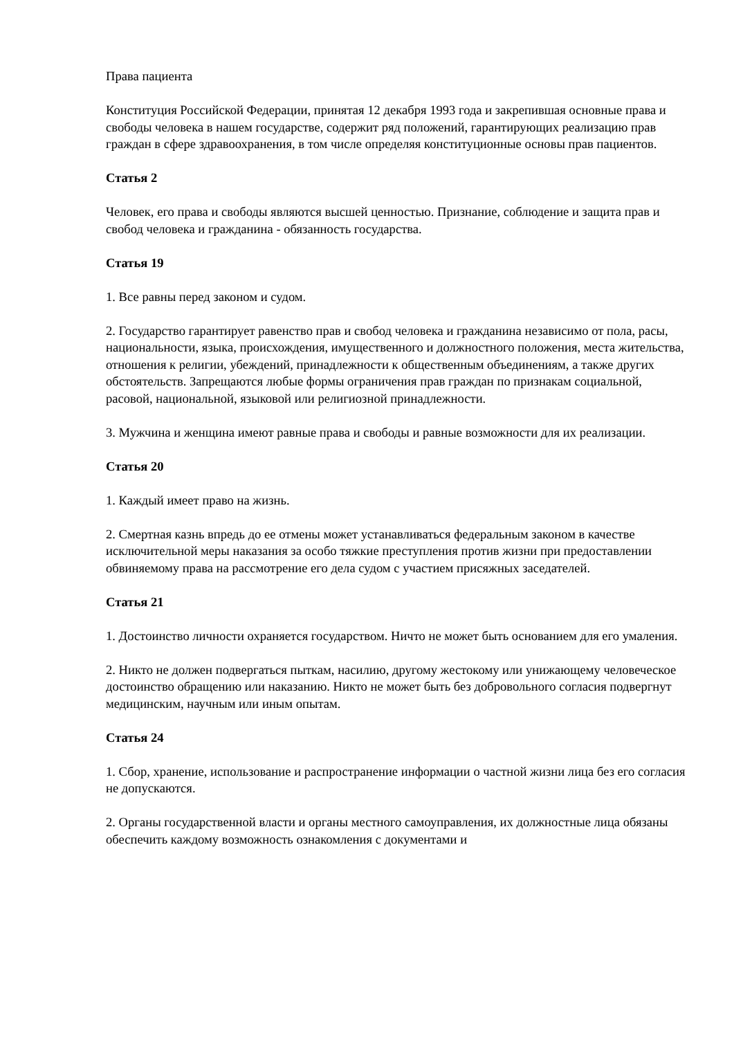Права пациента
Конституция Российской Федерации, принятая 12 декабря 1993 года и закрепившая основные права и свободы человека в нашем государстве, содержит ряд положений, гарантирующих реализацию прав граждан в сфере здравоохранения, в том числе определяя конституционные основы прав пациентов.
Статья 2
Человек, его права и свободы являются высшей ценностью. Признание, соблюдение и защита прав и свобод человека и гражданина - обязанность государства.
Статья 19
1. Все равны перед законом и судом.
2. Государство гарантирует равенство прав и свобод человека и гражданина независимо от пола, расы, национальности, языка, происхождения, имущественного и должностного положения, места жительства, отношения к религии, убеждений, принадлежности к общественным объединениям, а также других обстоятельств. Запрещаются любые формы ограничения прав граждан по признакам социальной, расовой, национальной, языковой или религиозной принадлежности.
3. Мужчина и женщина имеют равные права и свободы и равные возможности для их реализации.
Статья 20
1. Каждый имеет право на жизнь.
2. Смертная казнь впредь до ее отмены может устанавливаться федеральным законом в качестве исключительной меры наказания за особо тяжкие преступления против жизни при предоставлении обвиняемому права на рассмотрение его дела судом с участием присяжных заседателей.
Статья 21
1. Достоинство личности охраняется государством. Ничто не может быть основанием для его умаления.
2. Никто не должен подвергаться пыткам, насилию, другому жестокому или унижающему человеческое достоинство обращению или наказанию. Никто не может быть без добровольного согласия подвергнут медицинским, научным или иным опытам.
Статья 24
1. Сбор, хранение, использование и распространение информации о частной жизни лица без его согласия не допускаются.
2. Органы государственной власти и органы местного самоуправления, их должностные лица обязаны обеспечить каждому возможность ознакомления с документами и